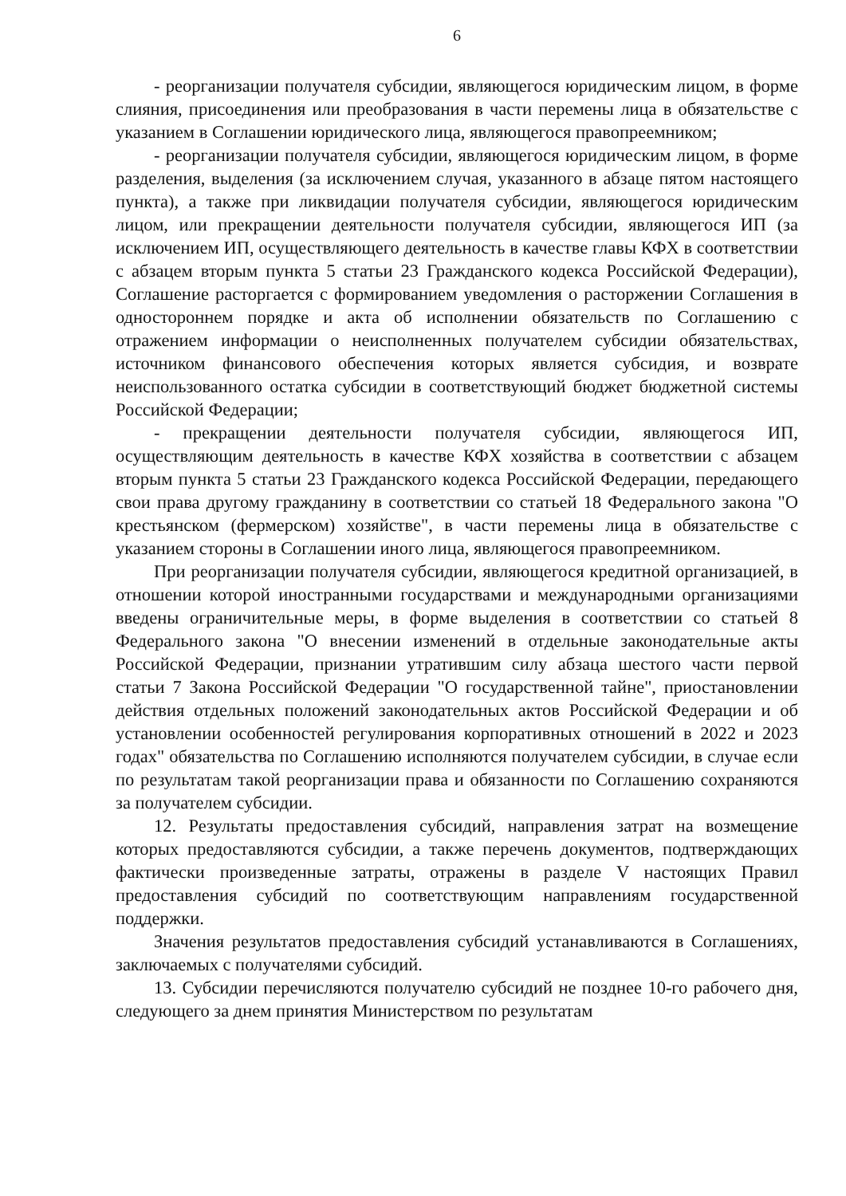6
- реорганизации получателя субсидии, являющегося юридическим лицом, в форме слияния, присоединения или преобразования в части перемены лица в обязательстве с указанием в Соглашении юридического лица, являющегося правопреемником;
- реорганизации получателя субсидии, являющегося юридическим лицом, в форме разделения, выделения (за исключением случая, указанного в абзаце пятом настоящего пункта), а также при ликвидации получателя субсидии, являющегося юридическим лицом, или прекращении деятельности получателя субсидии, являющегося ИП (за исключением ИП, осуществляющего деятельность в качестве главы КФХ в соответствии с абзацем вторым пункта 5 статьи 23 Гражданского кодекса Российской Федерации), Соглашение расторгается с формированием уведомления о расторжении Соглашения в одностороннем порядке и акта об исполнении обязательств по Соглашению с отражением информации о неисполненных получателем субсидии обязательствах, источником финансового обеспечения которых является субсидия, и возврате неиспользованного остатка субсидии в соответствующий бюджет бюджетной системы Российской Федерации;
- прекращении деятельности получателя субсидии, являющегося ИП, осуществляющим деятельность в качестве КФХ хозяйства в соответствии с абзацем вторым пункта 5 статьи 23 Гражданского кодекса Российской Федерации, передающего свои права другому гражданину в соответствии со статьей 18 Федерального закона "О крестьянском (фермерском) хозяйстве", в части перемены лица в обязательстве с указанием стороны в Соглашении иного лица, являющегося правопреемником.
При реорганизации получателя субсидии, являющегося кредитной организацией, в отношении которой иностранными государствами и международными организациями введены ограничительные меры, в форме выделения в соответствии со статьей 8 Федерального закона "О внесении изменений в отдельные законодательные акты Российской Федерации, признании утратившим силу абзаца шестого части первой статьи 7 Закона Российской Федерации "О государственной тайне", приостановлении действия отдельных положений законодательных актов Российской Федерации и об установлении особенностей регулирования корпоративных отношений в 2022 и 2023 годах" обязательства по Соглашению исполняются получателем субсидии, в случае если по результатам такой реорганизации права и обязанности по Соглашению сохраняются за получателем субсидии.
12. Результаты предоставления субсидий, направления затрат на возмещение которых предоставляются субсидии, а также перечень документов, подтверждающих фактически произведенные затраты, отражены в разделе V настоящих Правил предоставления субсидий по соответствующим направлениям государственной поддержки.
Значения результатов предоставления субсидий устанавливаются в Соглашениях, заключаемых с получателями субсидий.
13. Субсидии перечисляются получателю субсидий не позднее 10-го рабочего дня, следующего за днем принятия Министерством по результатам